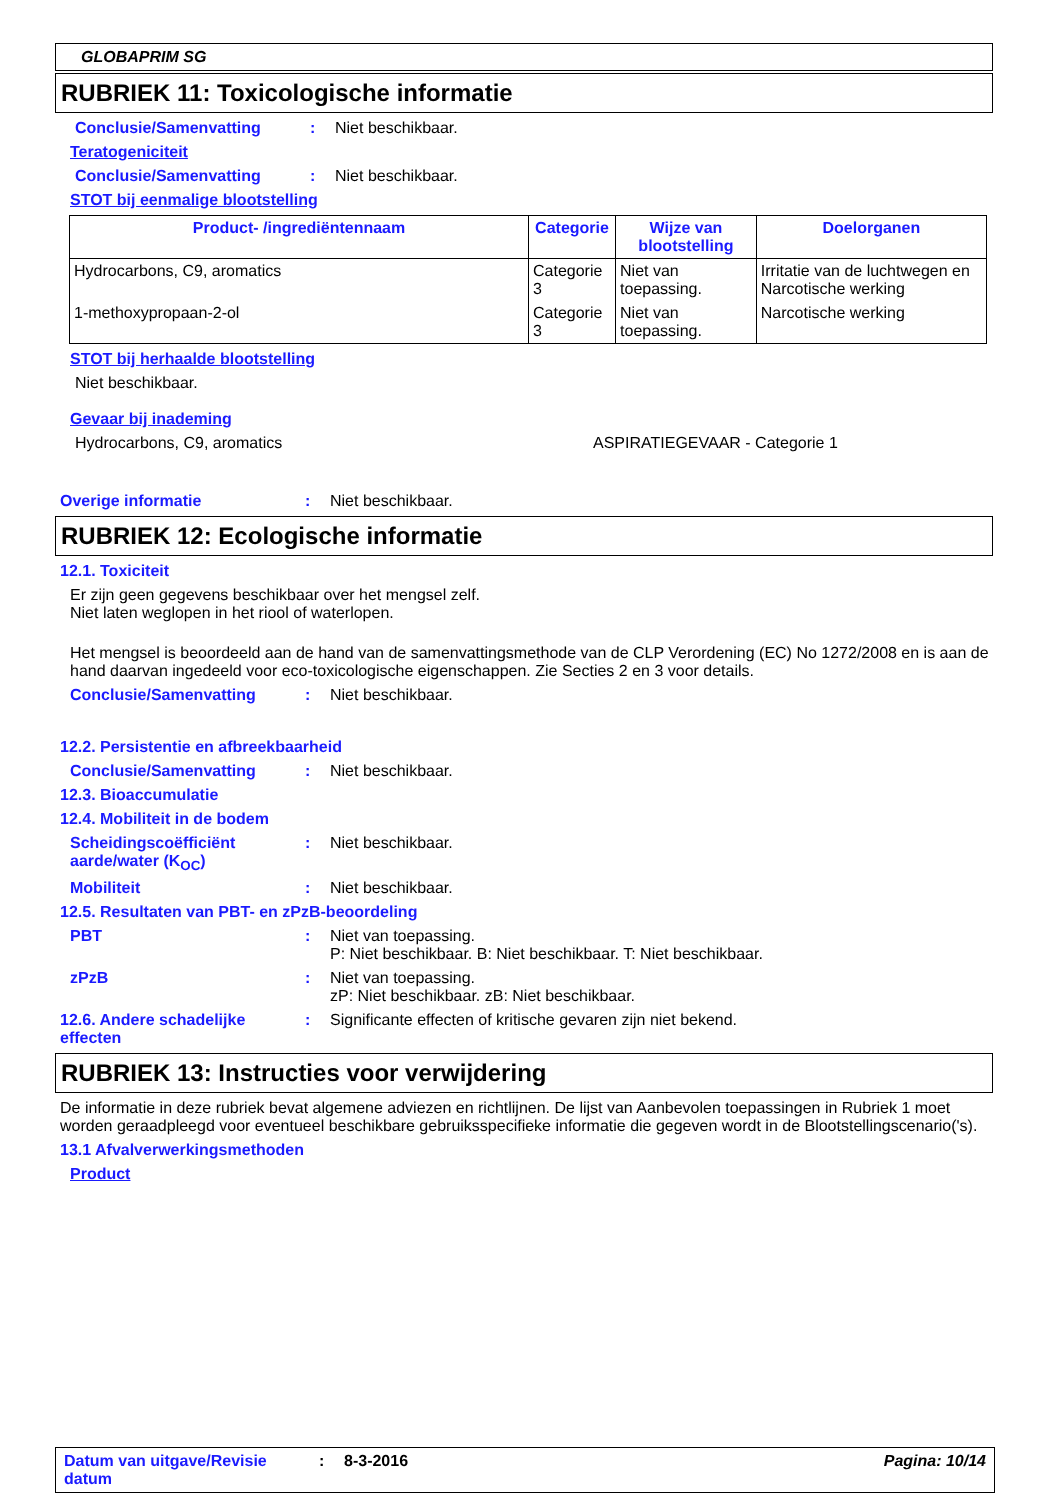GLOBAPRIM SG
RUBRIEK 11: Toxicologische informatie
Conclusie/Samenvatting : Niet beschikbaar.
Teratogeniciteit
Conclusie/Samenvatting : Niet beschikbaar.
STOT bij eenmalige blootstelling
| Product- /ingrediëntennaam | Categorie | Wijze van blootstelling | Doelorganen |
| --- | --- | --- | --- |
| Hydrocarbons, C9, aromatics | Categorie 3 | Niet van toepassing. | Irritatie van de luchtwegen en Narcotische werking |
| 1-methoxypropaan-2-ol | Categorie 3 | Niet van toepassing. | Narcotische werking |
STOT bij herhaalde blootstelling
Niet beschikbaar.
Gevaar bij inademing
Hydrocarbons, C9, aromatics ASPIRATIEGEVAAR - Categorie 1
Overige informatie : Niet beschikbaar.
RUBRIEK 12: Ecologische informatie
12.1. Toxiciteit
Er zijn geen gegevens beschikbaar over het mengsel zelf.
Niet laten weglopen in het riool of waterlopen.
Het mengsel is beoordeeld aan de hand van de samenvattingsmethode van de CLP Verordening (EC) No 1272/2008 en is aan de hand daarvan ingedeeld voor eco-toxicologische eigenschappen. Zie Secties 2 en 3 voor details.
Conclusie/Samenvatting : Niet beschikbaar.
12.2. Persistentie en afbreekbaarheid
Conclusie/Samenvatting : Niet beschikbaar.
12.3. Bioaccumulatie
12.4. Mobiliteit in de bodem
Scheidingscoëfficiënt aarde/water (K<sub>OC</sub>)
: Niet beschikbaar.
Mobiliteit : Niet beschikbaar.
12.5. Resultaten van PBT- en zPzB-beoordeling
PBT : Niet van toepassing.
P: Niet beschikbaar. B: Niet beschikbaar. T: Niet beschikbaar.
zPzB : Niet van toepassing.
zP: Niet beschikbaar. zB: Niet beschikbaar.
12.6. Andere schadelijke effecten
: Significante effecten of kritische gevaren zijn niet bekend.
RUBRIEK 13: Instructies voor verwijdering
De informatie in deze rubriek bevat algemene adviezen en richtlijnen. De lijst van Aanbevolen toepassingen in Rubriek 1 moet worden geraadpleegd voor eventueel beschikbare gebruiksspecifieke informatie die gegeven wordt in de Blootstellingscenario('s).
13.1 Afvalverwerkingsmethoden
Product
Datum van uitgave/Revisie datum
: 8-3-2016 Pagina: 10/14